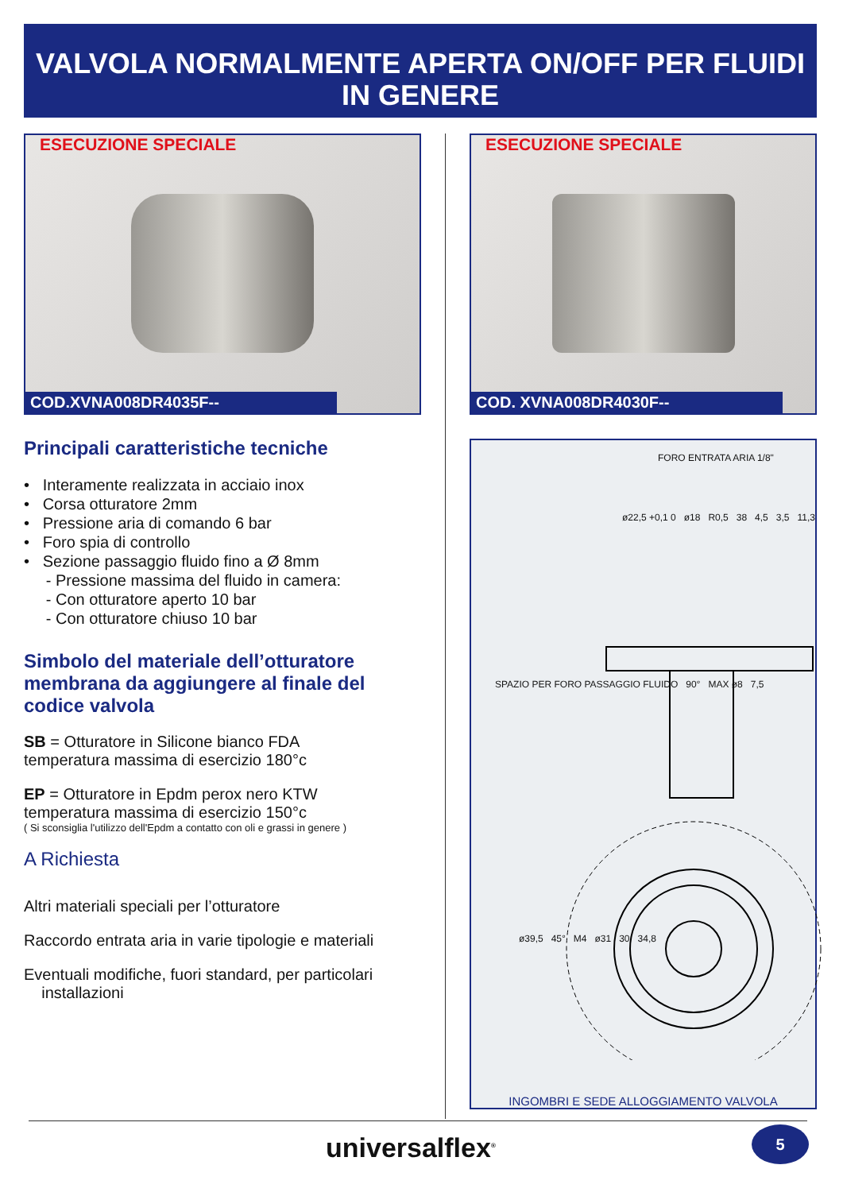VALVOLA NORMALMENTE APERTA ON/OFF PER FLUIDI IN GENERE
ESECUZIONE SPECIALE
COD.XVNA008DR4035F--
Principali caratteristiche tecniche
• Interamente realizzata in acciaio inox
• Corsa otturatore 2mm
• Pressione aria di comando 6 bar
• Foro spia di controllo
• Sezione passaggio fluido fino a Ø 8mm
- Pressione massima del fluido in camera:
- Con otturatore aperto 10 bar
- Con otturatore chiuso 10 bar
Simbolo del materiale dell’otturatore membrana da aggiungere al finale del codice valvola
SB = Otturatore in Silicone bianco FDA
temperatura massima di esercizio 180°c
EP = Otturatore in Epdm perox nero KTW
temperatura massima di esercizio 150°c
( Si sconsiglia l'utilizzo dell'Epdm a contatto con oli e grassi in genere )
A Richiesta
Altri materiali speciali per l’otturatore
Raccordo entrata aria in varie tipologie e materiali
Eventuali modifiche, fuori standard, per particolari
installazioni
ESECUZIONE SPECIALE
COD. XVNA008DR4030F--
FORO ENTRATA ARIA 1/8"
ø22,5 +0,1 0 ø18 R0,5 38 4,5 3,5 11,3
SPAZIO PER FORO PASSAGGIO FLUIDO 90° MAX ø8 7,5
ø39,5 45° M4 ø31 30 34,8
INGOMBRI E SEDE ALLOGGIAMENTO VALVOLA
universalflex<sup>®</sup> 5